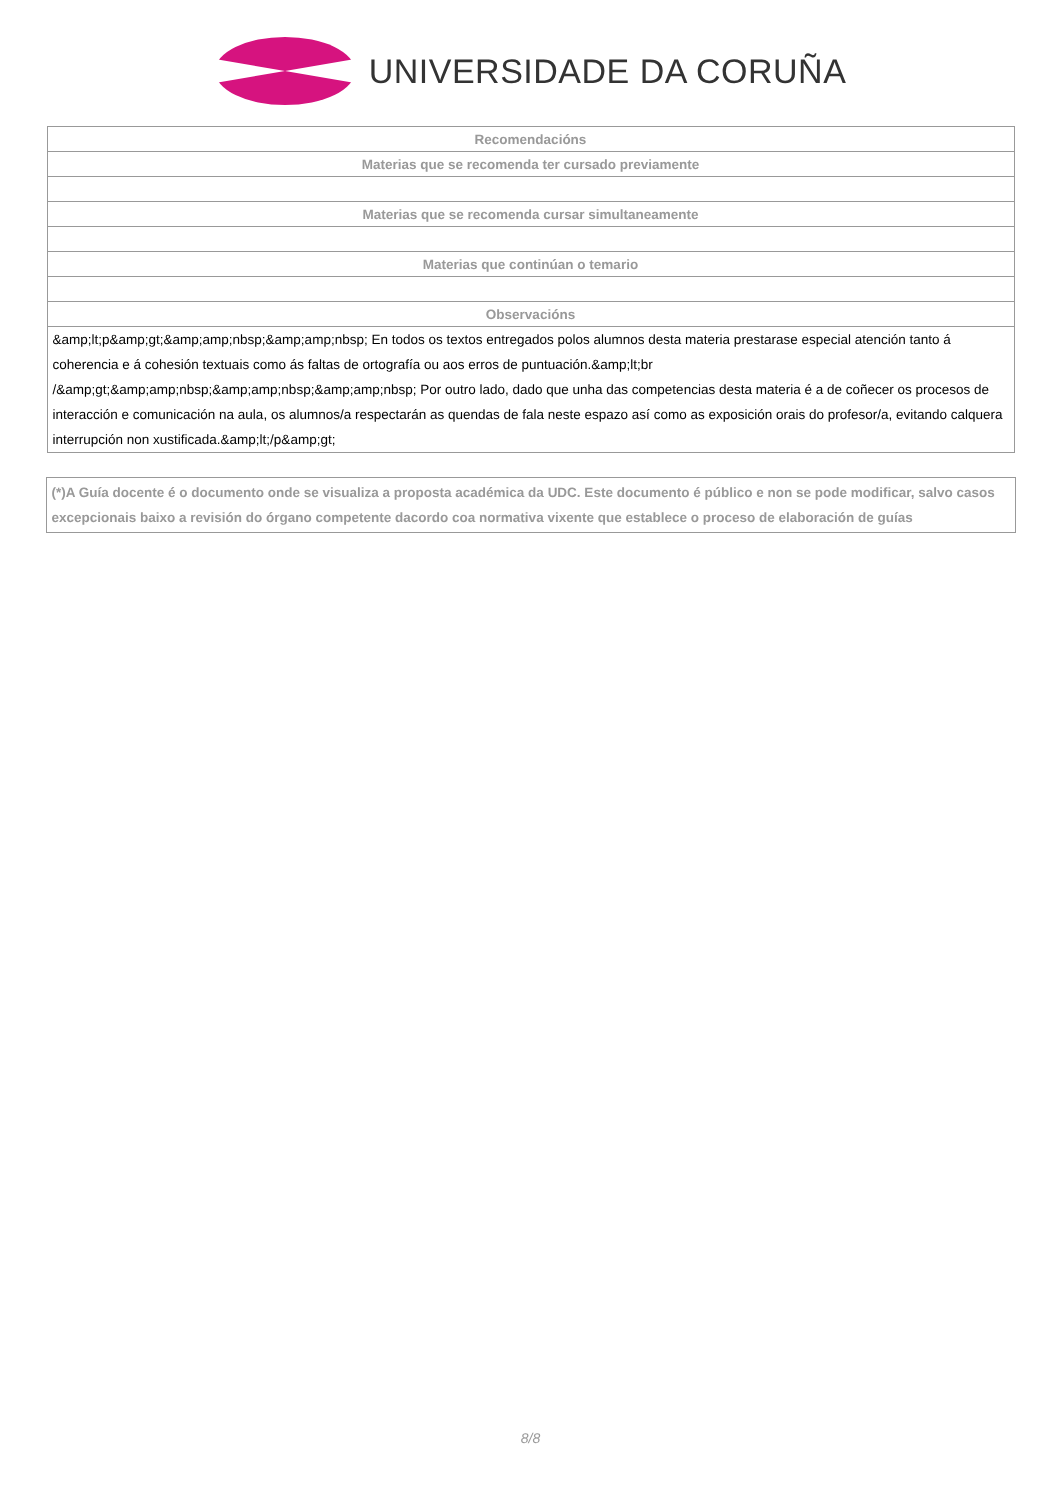UNIVERSIDADE DA CORUÑA
| Recomendacións |
| --- |
| Materias que se recomenda ter cursado previamente |
| Materias que se recomenda cursar simultaneamente |
| Materias que continúan o temario |
| Observacións |
| &amp;lt;p&amp;gt;&amp;amp;nbsp;&amp;amp;nbsp; En todos os textos entregados polos alumnos desta materia prestarase especial atención tanto á coherencia e á cohesión textuais como ás faltas de ortografía ou aos erros de puntuación.&amp;lt;br /&amp;gt;&amp;amp;nbsp;&amp;amp;nbsp;&amp;amp;nbsp; Por outro lado, dado que unha das competencias desta materia é a de coñecer os procesos de interacción e comunicación na aula, os alumnos/a respectarán as quendas de fala neste espazo así como as exposición orais do profesor/a, evitando calquera interrupción non xustificada.&amp;lt;/p&amp;gt; |
(*)A Guía docente é o documento onde se visualiza a proposta académica da UDC. Este documento é público e non se pode modificar, salvo casos excepcionais baixo a revisión do órgano competente dacordo coa normativa vixente que establece o proceso de elaboración de guías
8/8